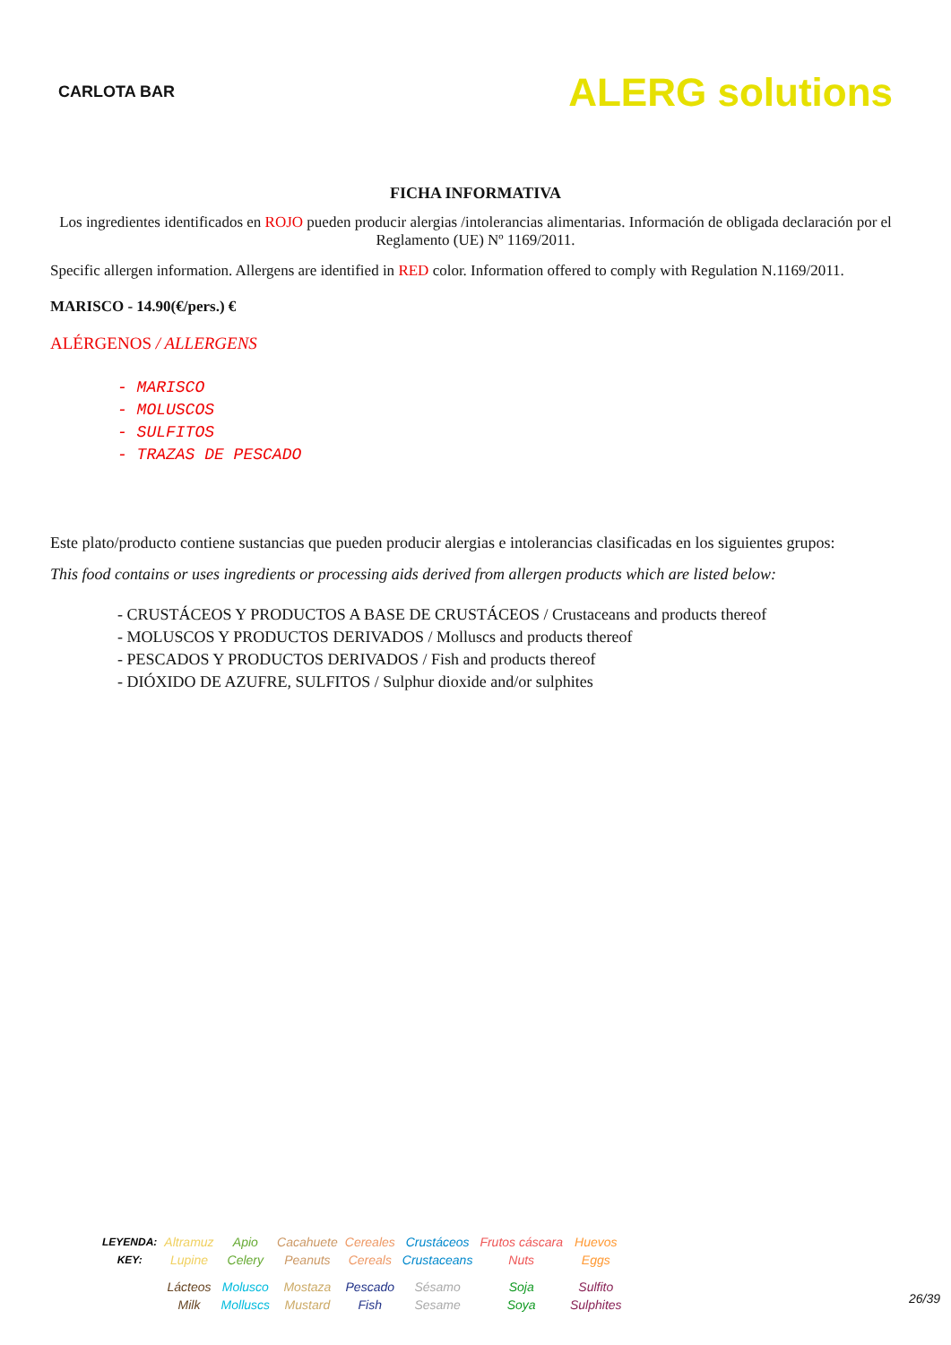CARLOTA BAR
ALERG solutions
FICHA INFORMATIVA
Los ingredientes identificados en ROJO pueden producir alergias /intolerancias alimentarias. Información de obligada declaración por el Reglamento (UE) Nº 1169/2011.
Specific allergen information. Allergens are identified in RED color. Information offered to comply with Regulation N.1169/2011.
MARISCO - 14.90(€/pers.) €
ALÉRGENOS / ALLERGENS
- MARISCO
- MOLUSCOS
- SULFITOS
- TRAZAS DE PESCADO
Este plato/producto contiene sustancias que pueden producir alergias e intolerancias clasificadas en los siguientes grupos:
This food contains or uses ingredients or processing aids derived from allergen products which are listed below:
- CRUSTÁCEOS Y PRODUCTOS A BASE DE CRUSTÁCEOS / Crustaceans and products thereof
- MOLUSCOS Y PRODUCTOS DERIVADOS / Molluscs and products thereof
- PESCADOS Y PRODUCTOS DERIVADOS / Fish and products thereof
- DIÓXIDO DE AZUFRE, SULFITOS / Sulphur dioxide and/or sulphites
| LEYENDA: KEY: | Altramuz Lupine | Apio Celery | Cacahuete Peanuts | Cereales Cereals | Crustáceos Crustaceans | Frutos cáscara Nuts | Huevos Eggs |
| | Lácteos Milk | Molusco Molluscs | Mostaza Mustard | Pescado Fish | Sésamo Sesame | Soja Soya | Sulfito Sulphites |
26/39